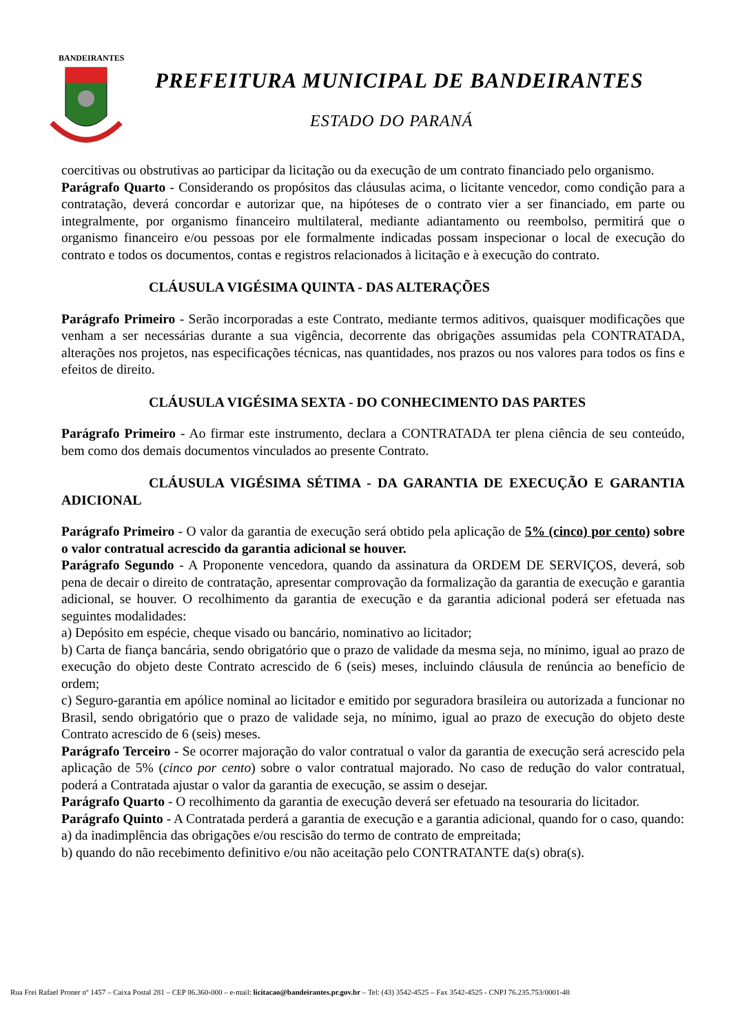BANDEIRANTES
PREFEITURA MUNICIPAL DE BANDEIRANTES
ESTADO DO PARANÁ
coercitivas ou obstrutivas ao participar da licitação ou da execução de um contrato financiado pelo organismo.
Parágrafo Quarto - Considerando os propósitos das cláusulas acima, o licitante vencedor, como condição para a contratação, deverá concordar e autorizar que, na hipóteses de o contrato vier a ser financiado, em parte ou integralmente, por organismo financeiro multilateral, mediante adiantamento ou reembolso, permitirá que o organismo financeiro e/ou pessoas por ele formalmente indicadas possam inspecionar o local de execução do contrato e todos os documentos, contas e registros relacionados à licitação e à execução do contrato.
CLÁUSULA VIGÉSIMA QUINTA - DAS ALTERAÇÕES
Parágrafo Primeiro - Serão incorporadas a este Contrato, mediante termos aditivos, quaisquer modificações que venham a ser necessárias durante a sua vigência, decorrente das obrigações assumidas pela CONTRATADA, alterações nos projetos, nas especificações técnicas, nas quantidades, nos prazos ou nos valores para todos os fins e efeitos de direito.
CLÁUSULA VIGÉSIMA SEXTA - DO CONHECIMENTO DAS PARTES
Parágrafo Primeiro - Ao firmar este instrumento, declara a CONTRATADA ter plena ciência de seu conteúdo, bem como dos demais documentos vinculados ao presente Contrato.
CLÁUSULA VIGÉSIMA SÉTIMA - DA GARANTIA DE EXECUÇÃO E GARANTIA ADICIONAL
Parágrafo Primeiro - O valor da garantia de execução será obtido pela aplicação de 5% (cinco) por cento) sobre o valor contratual acrescido da garantia adicional se houver.
Parágrafo Segundo - A Proponente vencedora, quando da assinatura da ORDEM DE SERVIÇOS, deverá, sob pena de decair o direito de contratação, apresentar comprovação da formalização da garantia de execução e garantia adicional, se houver. O recolhimento da garantia de execução e da garantia adicional poderá ser efetuada nas seguintes modalidades:
a) Depósito em espécie, cheque visado ou bancário, nominativo ao licitador;
b) Carta de fiança bancária, sendo obrigatório que o prazo de validade da mesma seja, no mínimo, igual ao prazo de execução do objeto deste Contrato acrescido de 6 (seis) meses, incluindo cláusula de renúncia ao benefício de ordem;
c) Seguro-garantia em apólice nominal ao licitador e emitido por seguradora brasileira ou autorizada a funcionar no Brasil, sendo obrigatório que o prazo de validade seja, no mínimo, igual ao prazo de execução do objeto deste Contrato acrescido de 6 (seis) meses.
Parágrafo Terceiro - Se ocorrer majoração do valor contratual o valor da garantia de execução será acrescido pela aplicação de 5% (cinco por cento) sobre o valor contratual majorado. No caso de redução do valor contratual, poderá a Contratada ajustar o valor da garantia de execução, se assim o desejar.
Parágrafo Quarto - O recolhimento da garantia de execução deverá ser efetuado na tesouraria do licitador.
Parágrafo Quinto - A Contratada perderá a garantia de execução e a garantia adicional, quando for o caso, quando:
a) da inadimplência das obrigações e/ou rescisão do termo de contrato de empreitada;
b) quando do não recebimento definitivo e/ou não aceitação pelo CONTRATANTE da(s) obra(s).
Rua Frei Rafael Proner nº 1457 – Caixa Postal 281 – CEP 86.360-000 – e-mail: licitacao@bandeirantes.pr.gov.br – Tel: (43) 3542-4525 – Fax 3542-4525 - CNPJ 76.235.753/0001-48